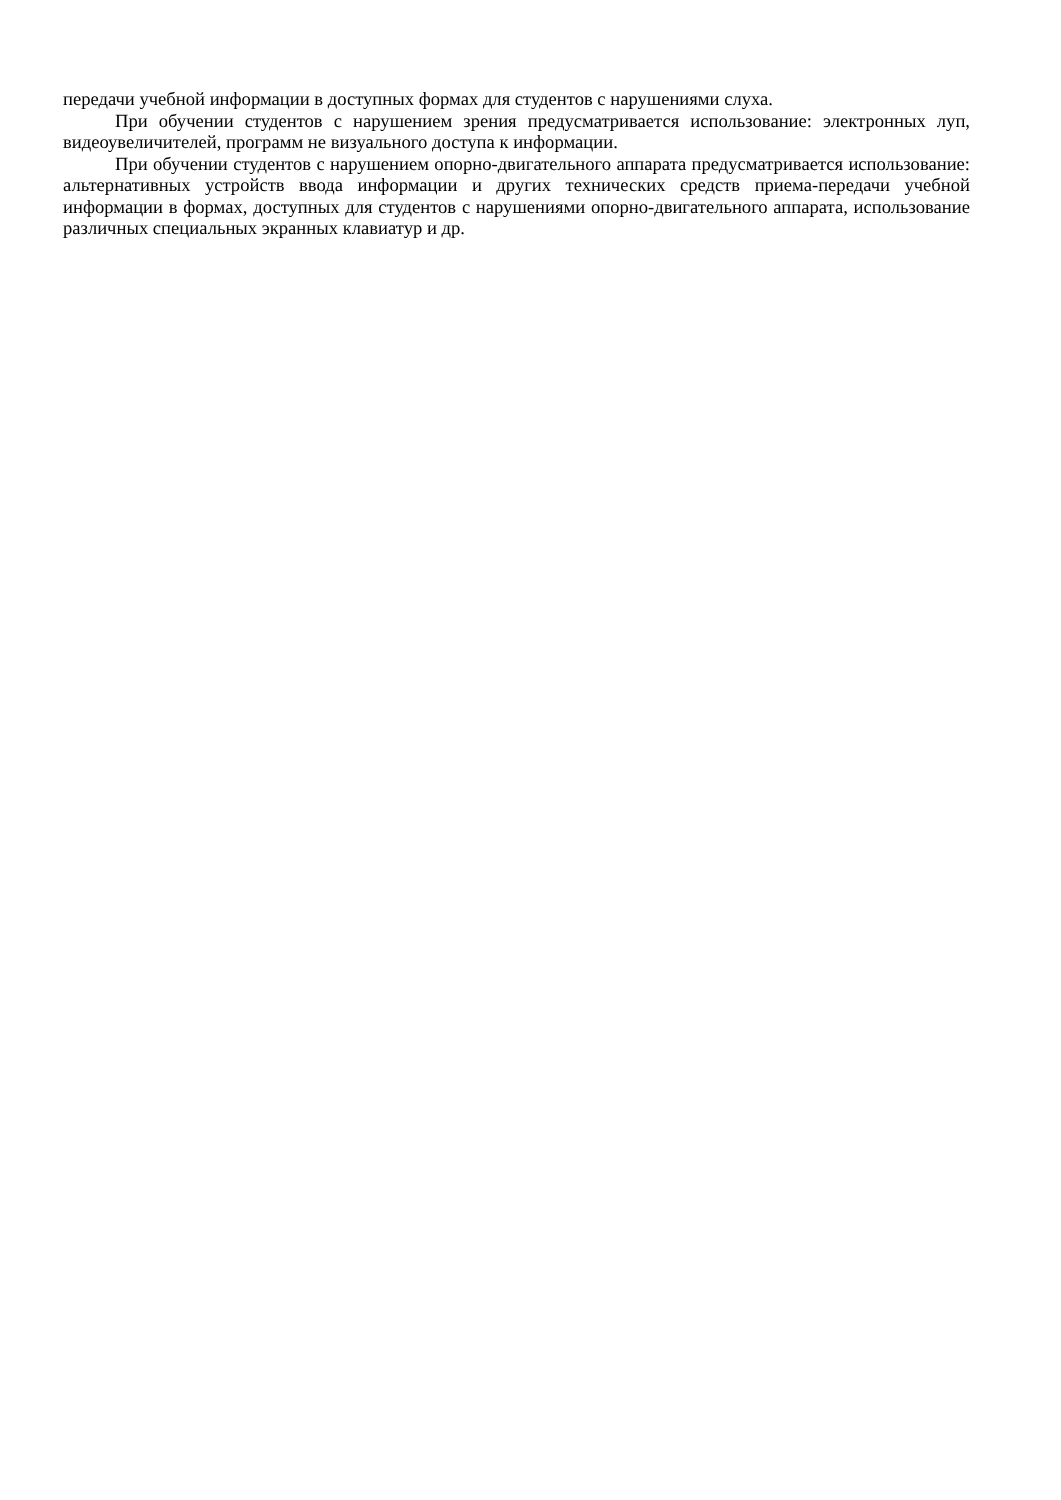передачи учебной информации в доступных формах для студентов с нарушениями слуха.
При обучении студентов с нарушением зрения предусматривается использование: электронных луп, видеоувеличителей, программ не визуального доступа к информации.
При обучении студентов с нарушением опорно-двигательного аппарата предусматривается использование: альтернативных устройств ввода информации и других технических средств приема-передачи учебной информации в формах, доступных для студентов с нарушениями опорно-двигательного аппарата, использование различных специальных экранных клавиатур и др.